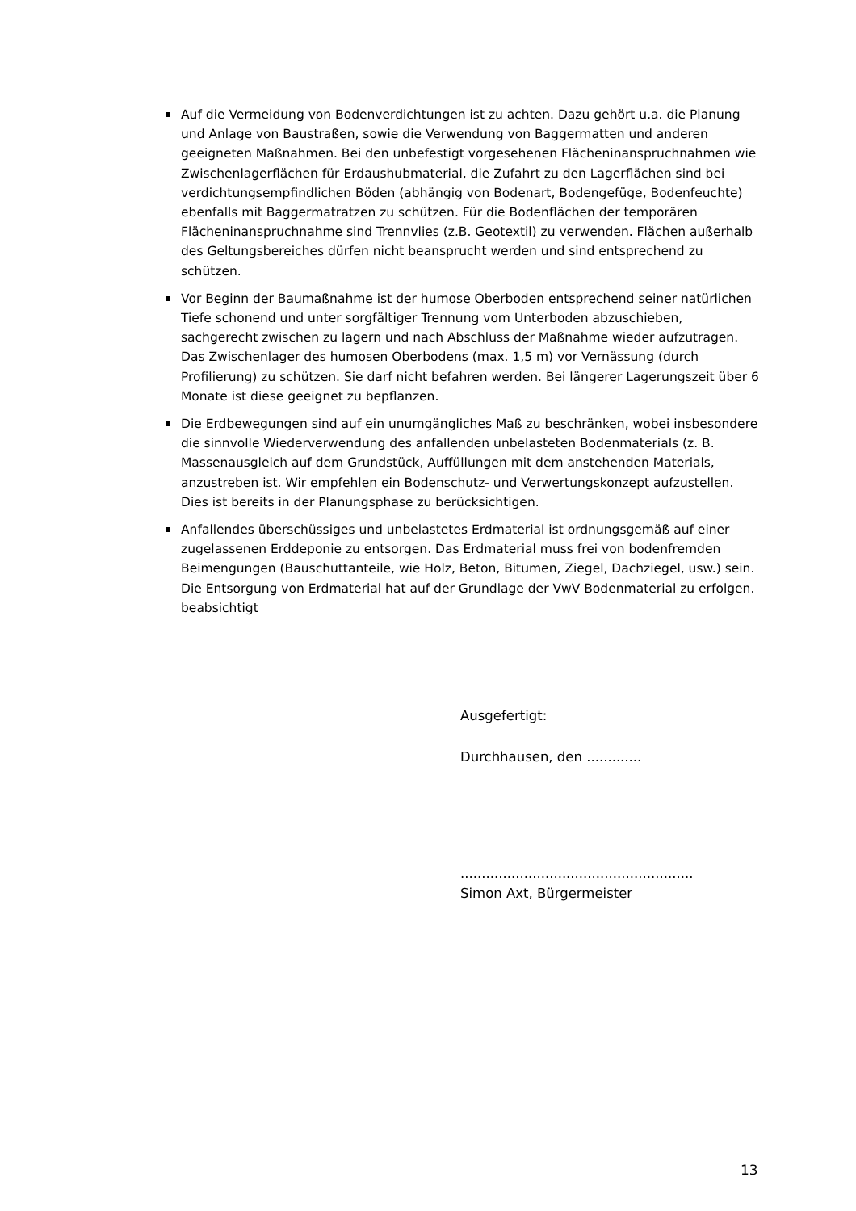Auf die Vermeidung von Bodenverdichtungen ist zu achten. Dazu gehört u.a. die Planung und Anlage von Baustraßen, sowie die Verwendung von Baggermatten und anderen geeigneten Maßnahmen. Bei den unbefestigt vorgesehenen Flächeninanspruchnahmen wie Zwischenlagerflächen für Erdaushubmaterial, die Zufahrt zu den Lagerflächen sind bei verdichtungsempfindlichen Böden (abhängig von Bodenart, Bodengefüge, Bodenfeuchte) ebenfalls mit Baggermatratzen zu schützen. Für die Bodenflächen der temporären Flächeninanspruchnahme sind Trennvlies (z.B. Geotextil) zu verwenden. Flächen außerhalb des Geltungsbereiches dürfen nicht beansprucht werden und sind entsprechend zu schützen.
Vor Beginn der Baumaßnahme ist der humose Oberboden entsprechend seiner natürlichen Tiefe schonend und unter sorgfältiger Trennung vom Unterboden abzuschieben, sachgerecht zwischen zu lagern und nach Abschluss der Maßnahme wieder aufzutragen. Das Zwischenlager des humosen Oberbodens (max. 1,5 m) vor Vernässung (durch Profilierung) zu schützen. Sie darf nicht befahren werden. Bei längerer Lagerungszeit über 6 Monate ist diese geeignet zu bepflanzen.
Die Erdbewegungen sind auf ein unumgängliches Maß zu beschränken, wobei insbesondere die sinnvolle Wiederverwendung des anfallenden unbelasteten Bodenmaterials (z. B. Massenausgleich auf dem Grundstück, Auffüllungen mit dem anstehenden Materials, anzustreben ist. Wir empfehlen ein Bodenschutz- und Verwertungskonzept aufzustellen. Dies ist bereits in der Planungsphase zu berücksichtigen.
Anfallendes überschüssiges und unbelastetes Erdmaterial ist ordnungsgemäß auf einer zugelassenen Erddeponie zu entsorgen. Das Erdmaterial muss frei von bodenfremden Beimengungen (Bauschuttanteile, wie Holz, Beton, Bitumen, Ziegel, Dachziegel, usw.) sein. Die Entsorgung von Erdmaterial hat auf der Grundlage der VwV Bodenmaterial zu erfolgen. beabsichtigt
Ausgefertigt:
Durchhausen, den .............
.......................................................
Simon Axt, Bürgermeister
13